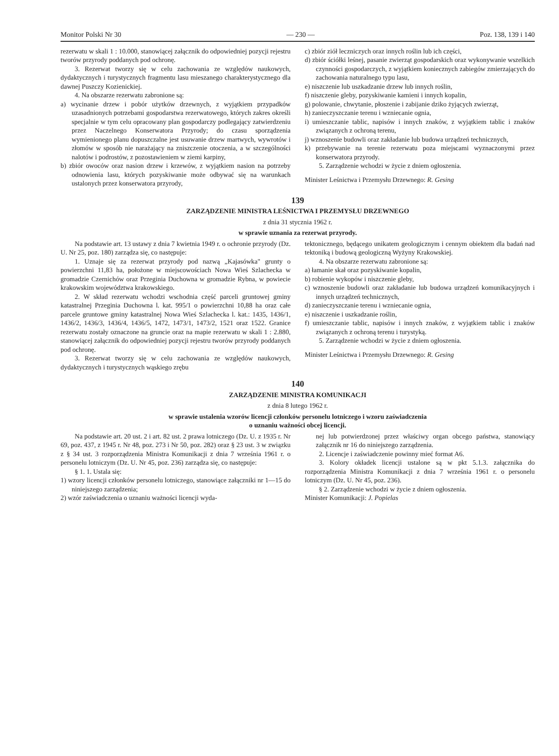Monitor Polski Nr 30 — 230 — Poz. 138, 139 i 140
rezerwatu w skali 1 : 10.000, stanowiącej załącznik do odpowiedniej pozycji rejestru tworów przyrody poddanych pod ochronę.
3. Rezerwat tworzy się w celu zachowania ze względów naukowych, dydaktycznych i turystycznych fragmentu lasu mieszanego charakterystycznego dla dawnej Puszczy Kozienickiej.
4. Na obszarze rezerwatu zabronione są:
a) wycinanie drzew i pobór użytków drzewnych, z wyjątkiem przypadków uzasadnionych potrzebami gospodarstwa rezerwatowego, których zakres określi specjalnie w tym celu opracowany plan gospodarczy podlegający zatwierdzeniu przez Naczelnego Konserwatora Przyrody; do czasu sporządzenia wymienionego planu dopuszczalne jest usuwanie drzew martwych, wywrotów i złomów w sposób nie narażający na zniszczenie otoczenia, a w szczególności nalotów i podrostów, z pozostawieniem w ziemi karpiny,
b) zbiór owoców oraz nasion drzew i krzewów, z wyjątkiem nasion na potrzeby odnowienia lasu, których pozyskiwanie może odbywać się na warunkach ustalonych przez konserwatora przyrody,
c) zbiór ziół leczniczych oraz innych roślin lub ich części,
d) zbiór ściółki leśnej, pasanie zwierząt gospodarskich oraz wykonywanie wszelkich czynności gospodarczych, z wyjątkiem koniecznych zabiegów zmierzających do zachowania naturalnego typu lasu,
e) niszczenie lub uszkadzanie drzew lub innych roślin,
f) niszczenie gleby, pozyskiwanie kamieni i innych kopalin,
g) polowanie, chwytanie, płoszenie i zabijanie dziko żyjących zwierząt,
h) zanieczyszczanie terenu i wzniecanie ognia,
i) umieszczanie tablic, napisów i innych znaków, z wyjątkiem tablic i znaków związanych z ochroną terenu,
j) wznoszenie budowli oraz zakładanie lub budowa urządzeń technicznych,
k) przebywanie na terenie rezerwatu poza miejscami wyznaczonymi przez konserwatora przyrody.
5. Zarządzenie wchodzi w życie z dniem ogłoszenia.
Minister Leśnictwa i Przemysłu Drzewnego: R. Gesing
139
ZARZĄDZENIE MINISTRA LEŚNICTWA I PRZEMYSŁU DRZEWNEGO
z dnia 31 stycznia 1962 r.
w sprawie uznania za rezerwat przyrody.
Na podstawie art. 13 ustawy z dnia 7 kwietnia 1949 r. o ochronie przyrody (Dz. U. Nr 25, poz. 180) zarządza się, co następuje:
1. Uznaje się za rezerwat przyrody pod nazwą „Kajasówka" grunty o powierzchni 11,83 ha, położone w miejscowościach Nowa Wieś Szlachecka w gromadzie Czernichów oraz Przeginia Duchowna w gromadzie Rybna, w powiecie krakowskim województwa krakowskiego.
2. W skład rezerwatu wchodzi wschodnia część parceli gruntowej gminy katastralnej Przeginia Duchowna l. kat. 995/1 o powierzchni 10,88 ha oraz całe parcele gruntowe gminy katastralnej Nowa Wieś Szlachecka l. kat.: 1435, 1436/1, 1436/2, 1436/3, 1436/4, 1436/5, 1472, 1473/1, 1473/2, 1521 oraz 1522. Granice rezerwatu zostały oznaczone na gruncie oraz na mapie rezerwatu w skali 1 : 2.880, stanowiącej załącznik do odpowiedniej pozycji rejestru tworów przyrody poddanych pod ochronę.
3. Rezerwat tworzy się w celu zachowania ze względów naukowych, dydaktycznych i turystycznych wąskiego zrębu
tektonicznego, będącego unikatem geologicznym i cennym obiektem dla badań nad tektoniką i budową geologiczną Wyżyny Krakowskiej.
4. Na obszarze rezerwatu zabronione są:
a) łamanie skał oraz pozyskiwanie kopalin,
b) robienie wykopów i niszczenie gleby,
c) wznoszenie budowli oraz zakładanie lub budowa urządzeń komunikacyjnych i innych urządzeń technicznych,
d) zanieczyszczanie terenu i wzniecanie ognia,
e) niszczenie i uszkadzanie roślin,
f) umieszczanie tablic, napisów i innych znaków, z wyjątkiem tablic i znaków związanych z ochroną terenu i turystyką.
5. Zarządzenie wchodzi w życie z dniem ogłoszenia.
Minister Leśnictwa i Przemysłu Drzewnego: R. Gesing
140
ZARZĄDZENIE MINISTRA KOMUNIKACJI
z dnia 8 lutego 1962 r.
w sprawie ustalenia wzorów licencji członków personelu lotniczego i wzoru zaświadczenia
o uznaniu ważności obcej licencji.
Na podstawie art. 20 ust. 2 i art. 82 ust. 2 prawa lotniczego (Dz. U. z 1935 r. Nr 69, poz. 437, z 1945 r. Nr 48, poz. 273 i Nr 50, poz. 282) oraz § 23 ust. 3 w związku z § 34 ust. 3 rozporządzenia Ministra Komunikacji z dnia 7 września 1961 r. o personelu lotniczym (Dz. U. Nr 45, poz. 236) zarządza się, co następuje:
§ 1. 1. Ustala się:
1) wzory licencji członków personelu lotniczego, stanowiące załączniki nr 1—15 do niniejszego zarządzenia;
2) wzór zaświadczenia o uznaniu ważności licencji wyda-
nej lub potwierdzonej przez właściwy organ obcego państwa, stanowiący załącznik nr 16 do niniejszego zarządzenia.
2. Licencje i zaświadczenie powinny mieć format A6.
3. Kolory okładek licencji ustalone są w pkt 5.1.3. załącznika do rozporządzenia Ministra Komunikacji z dnia 7 września 1961 r. o personelu lotniczym (Dz. U. Nr 45, poz. 236).
§ 2. Zarządzenie wchodzi w życie z dniem ogłoszenia.
Minister Komunikacji: J. Popielas